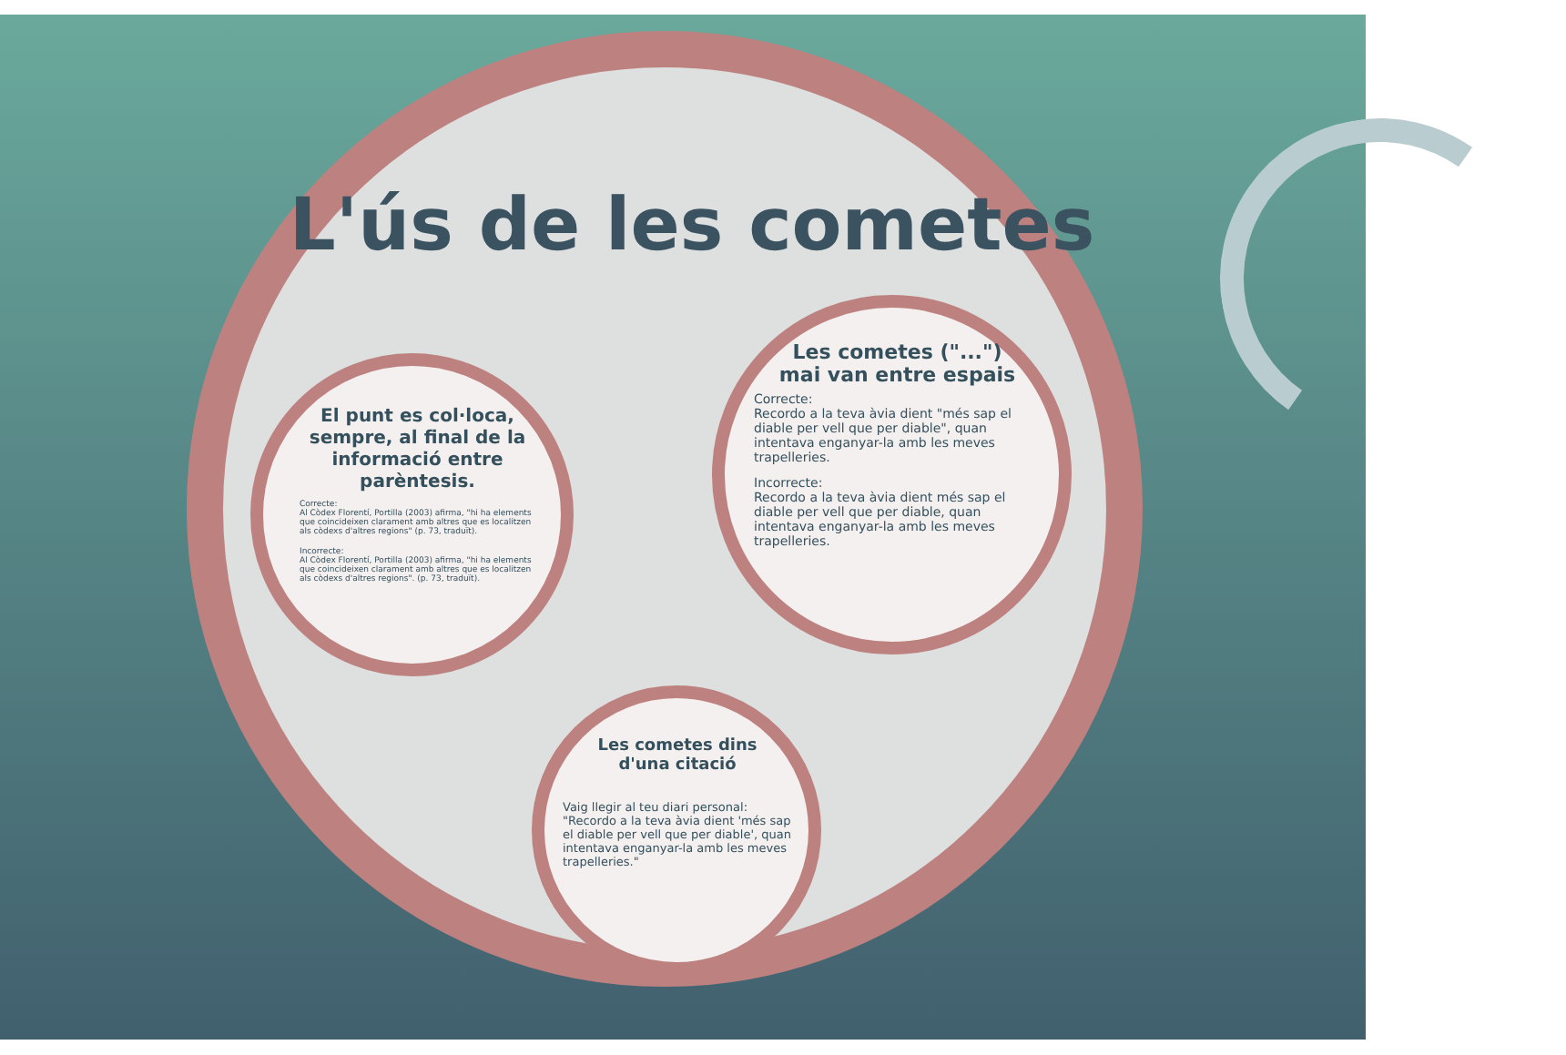L'ús de les cometes
El punt es col·loca, sempre, al final de la informació entre parèntesis.
Correcte:
Al Còdex Florentí, Portilla (2003) afirma, "hi ha elements que coincideixen clarament amb altres que es localitzen als còdexs d'altres regions" (p. 73, traduït).
Incorrecte:
Al Còdex Florentí, Portilla (2003) afirma, "hi ha elements que coincideixen clarament amb altres que es localitzen als còdexs d'altres regions". (p. 73, traduït).
Les cometes ("...")
mai van entre espais
Correcte:
Recordo a la teva àvia dient "més sap el diable per vell que per diable", quan intentava enganyar-la amb les meves trapelleries.
Incorrecte:
Recordo a la teva àvia dient més sap el diable per vell que per diable, quan intentava enganyar-la amb les meves trapelleries.
Les cometes dins
d'una citació
Vaig llegir al teu diari personal: "Recordo a la teva àvia dient 'més sap el diable per vell que per diable', quan intentava enganyar-la amb les meves trapelleries."